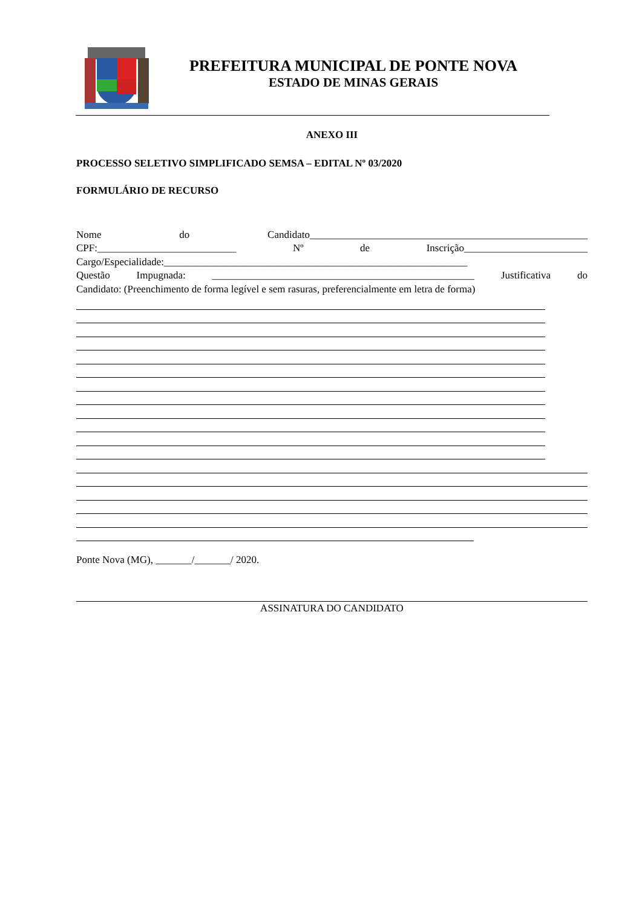PREFEITURA MUNICIPAL DE PONTE NOVA
ESTADO DE MINAS GERAIS
ANEXO III
PROCESSO SELETIVO SIMPLIFICADO SEMSA – EDITAL Nº 03/2020
FORMULÁRIO DE RECURSO
Nome do Candidato______________________________________________________
CPF:___________________________ Nº de Inscrição________________________
Cargo/Especialidade:___________________________________________________________
Questão Impugnada: ___________________________________________________ Justificativa do
Candidato: (Preenchimento de forma legível e sem rasuras, preferencialmente em letra de forma)
Ponte Nova (MG), _______/_______/ 2020.
ASSINATURA DO CANDIDATO